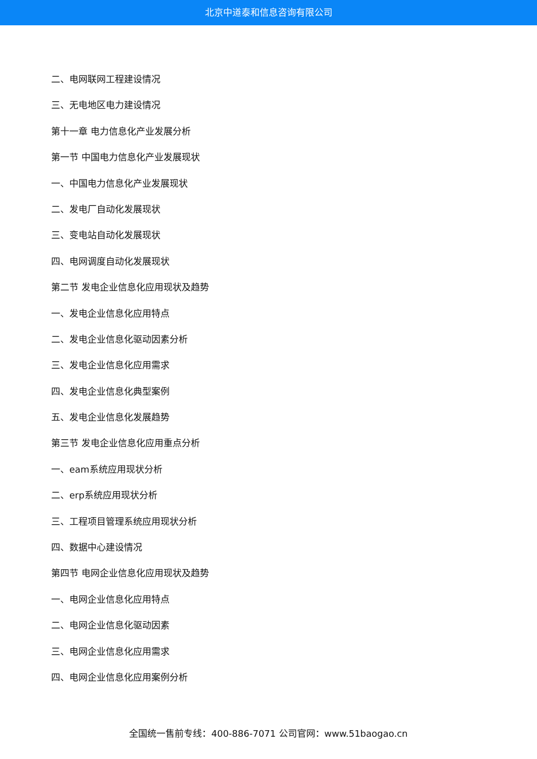北京中道泰和信息咨询有限公司
二、电网联网工程建设情况
三、无电地区电力建设情况
第十一章 电力信息化产业发展分析
第一节 中国电力信息化产业发展现状
一、中国电力信息化产业发展现状
二、发电厂自动化发展现状
三、变电站自动化发展现状
四、电网调度自动化发展现状
第二节 发电企业信息化应用现状及趋势
一、发电企业信息化应用特点
二、发电企业信息化驱动因素分析
三、发电企业信息化应用需求
四、发电企业信息化典型案例
五、发电企业信息化发展趋势
第三节 发电企业信息化应用重点分析
一、eam系统应用现状分析
二、erp系统应用现状分析
三、工程项目管理系统应用现状分析
四、数据中心建设情况
第四节 电网企业信息化应用现状及趋势
一、电网企业信息化应用特点
二、电网企业信息化驱动因素
三、电网企业信息化应用需求
四、电网企业信息化应用案例分析
全国统一售前专线：400-886-7071 公司官网：www.51baogao.cn